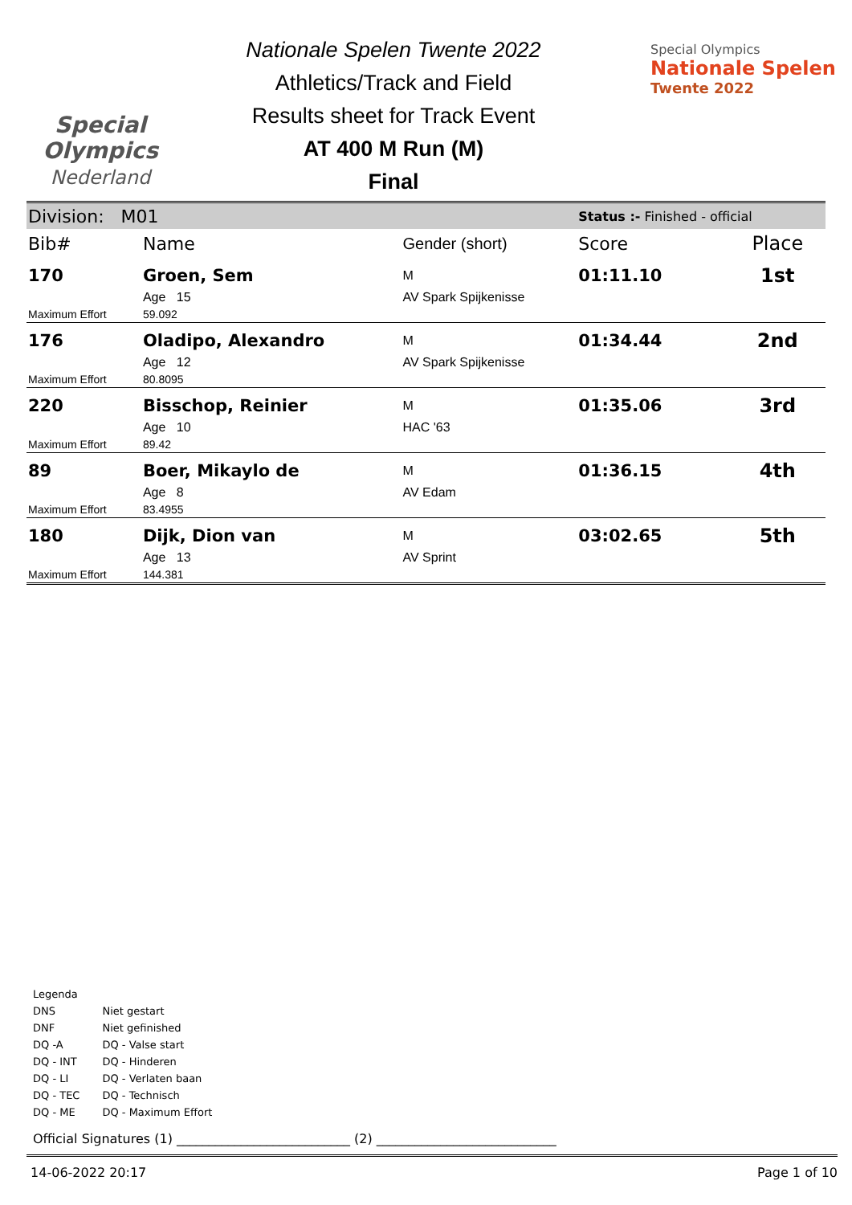Special
Olympics
Nederland
Nationale Spelen Twente 2022
Athletics/Track and Field
Results sheet for Track Event
AT 400 M Run (M)
Final
Special Olympics
Nationale Spelen
Twente 2022
| Division: M01 | | | Status :- Finished - official | |
| Bib# | Name | Gender (short) | Score | Place |
| 170 | Groen, Sem | M | 01:11.10 | 1st |
| | Age 15 | AV Spark Spijkenisse | | |
| Maximum Effort | 59.092 | | | |
| 176 | Oladipo, Alexandro | M | 01:34.44 | 2nd |
| | Age 12 | AV Spark Spijkenisse | | |
| Maximum Effort | 80.8095 | | | |
| 220 | Bisschop, Reinier | M | 01:35.06 | 3rd |
| | Age 10 | HAC '63 | | |
| Maximum Effort | 89.42 | | | |
| 89 | Boer, Mikaylo de | M | 01:36.15 | 4th |
| | Age 8 | AV Edam | | |
| Maximum Effort | 83.4955 | | | |
| 180 | Dijk, Dion van | M | 03:02.65 | 5th |
| | Age 13 | AV Sprint | | |
| Maximum Effort | 144.381 | | | |
Legenda
| DNS | Niet gestart |
| DNF | Niet gefinished |
| DQ -A | DQ - Valse start |
| DQ - INT | DQ - Hinderen |
| DQ - LI | DQ - Verlaten baan |
| DQ - TEC | DQ - Technisch |
| DQ - ME | DQ - Maximum Effort |
Official Signatures (1) ___________________________ (2) ____________________________
14-06-2022 20:17 Page 1 of 10